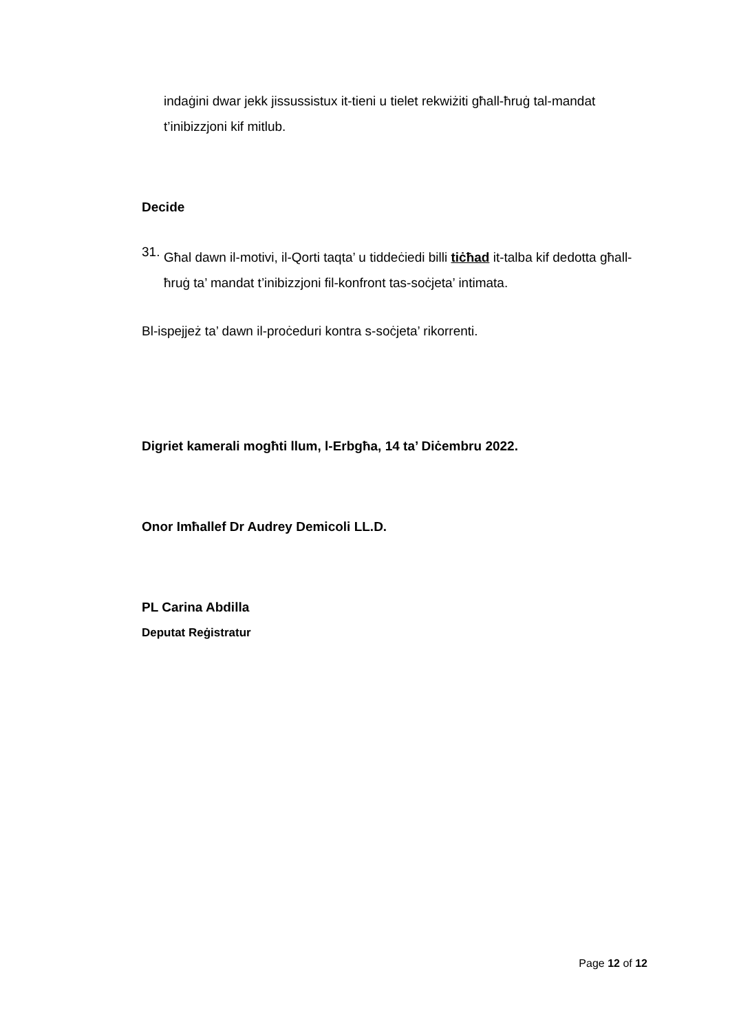indaġini dwar jekk jissussistux it-tieni u tielet rekwiżiti għall-ħruġ tal-mandat t’inibizzjoni kif mitlub.
Decide
31.
Għal dawn il-motivi, il-Qorti taqta’ u tiddeċiedi billi tiċħad it-talba kif dedotta għall-ħruġ ta’ mandat t’inibizzjoni fil-konfront tas-soċjeta’ intimata.
Bl-ispejjeż ta’ dawn il-proċeduri kontra s-soċjeta’ rikorrenti.
Digriet kamerali mogħti llum, l-Erbgħa, 14 ta’ Diċembru 2022.
Onor Imħallef Dr Audrey Demicoli LL.D.
PL Carina Abdilla
Deputat Reġistratur
Page 12 of 12